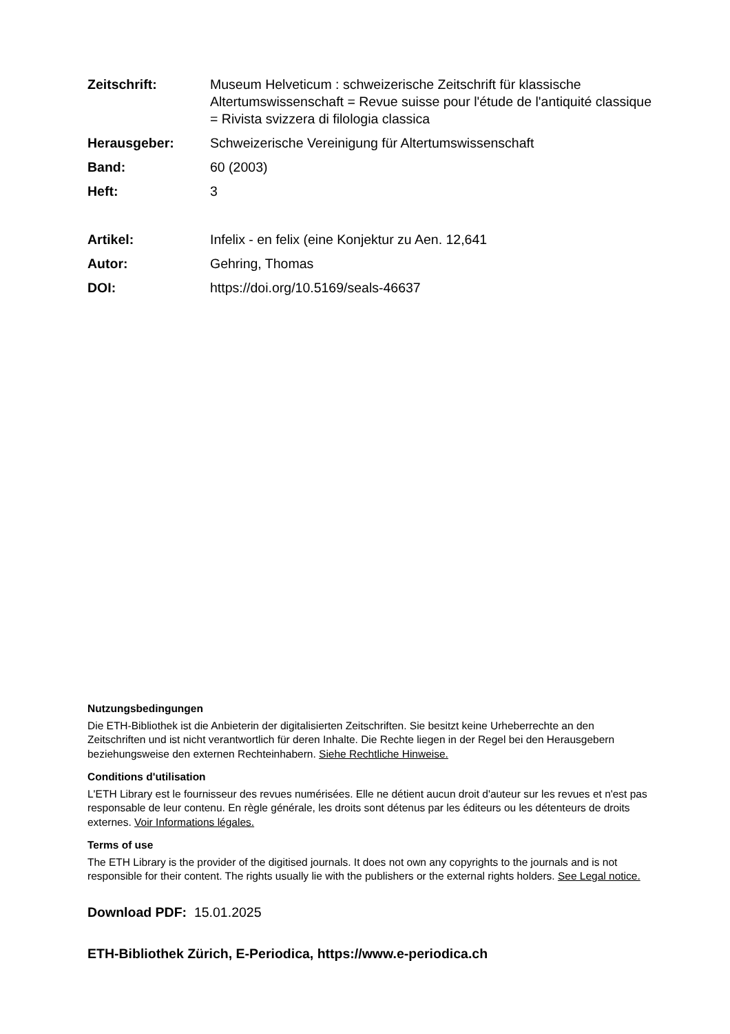Zeitschrift: Museum Helveticum : schweizerische Zeitschrift für klassische Altertumswissenschaft = Revue suisse pour l'étude de l'antiquité classique = Rivista svizzera di filologia classica
Herausgeber: Schweizerische Vereinigung für Altertumswissenschaft
Band: 60 (2003)
Heft: 3
Artikel: Infelix - en felix (eine Konjektur zu Aen. 12,641
Autor: Gehring, Thomas
DOI: https://doi.org/10.5169/seals-46637
Nutzungsbedingungen
Die ETH-Bibliothek ist die Anbieterin der digitalisierten Zeitschriften. Sie besitzt keine Urheberrechte an den Zeitschriften und ist nicht verantwortlich für deren Inhalte. Die Rechte liegen in der Regel bei den Herausgebern beziehungsweise den externen Rechteinhabern. Siehe Rechtliche Hinweise.
Conditions d'utilisation
L'ETH Library est le fournisseur des revues numérisées. Elle ne détient aucun droit d'auteur sur les revues et n'est pas responsable de leur contenu. En règle générale, les droits sont détenus par les éditeurs ou les détenteurs de droits externes. Voir Informations légales.
Terms of use
The ETH Library is the provider of the digitised journals. It does not own any copyrights to the journals and is not responsible for their content. The rights usually lie with the publishers or the external rights holders. See Legal notice.
Download PDF: 15.01.2025
ETH-Bibliothek Zürich, E-Periodica, https://www.e-periodica.ch